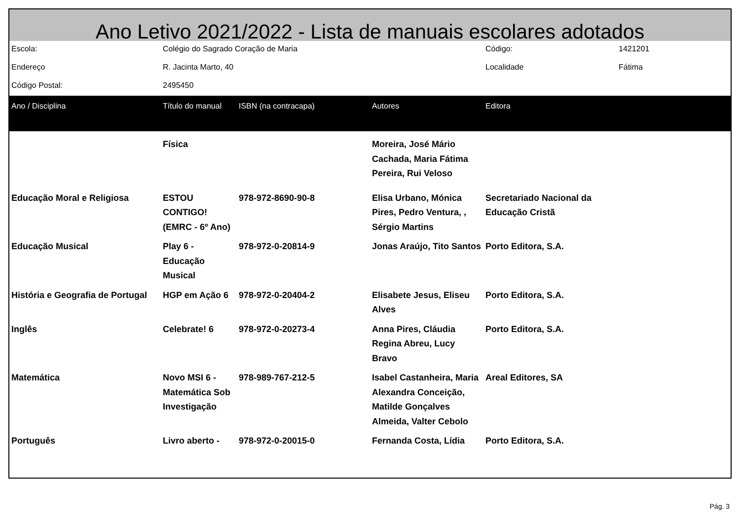Ano Letivo 2021/2022 - Lista de manuais escolares adotados
| Escola: | Colégio do Sagrado Coração de Maria | | | Código: | 1421201 |
| Endereço | R. Jacinta Marto, 40 | | | Localidade | Fátima |
| Código Postal: | 2495450 | | | | |
| Ano / Disciplina | Título do manual | ISBN (na contracapa) | Autores | Editora | |
| | Física | | Moreira, José Mário Cachada, Maria Fátima Pereira, Rui Veloso | | |
| Educação Moral e Religiosa | ESTOU CONTIGO! (EMRC - 6º Ano) | 978-972-8690-90-8 | Elisa Urbano, Mónica Pires, Pedro Ventura, , Sérgio Martins | Secretariado Nacional da Educação Cristã | |
| Educação Musical | Play 6 - Educação Musical | 978-972-0-20814-9 | Jonas Araújo, Tito Santos | Porto Editora, S.A. | |
| História e Geografia de Portugal | HGP em Ação 6 | 978-972-0-20404-2 | Elisabete Jesus, Eliseu Alves | Porto Editora, S.A. | |
| Inglês | Celebrate! 6 | 978-972-0-20273-4 | Anna Pires, Cláudia Regina Abreu, Lucy Bravo | Porto Editora, S.A. | |
| Matemática | Novo MSI 6 - Matemática Sob Investigação | 978-989-767-212-5 | Isabel Castanheira, Maria Alexandra Conceição, Matilde Gonçalves Almeida, Valter Cebolo | Areal Editores, SA | |
| Português | Livro aberto - | 978-972-0-20015-0 | Fernanda Costa, Lídia | Porto Editora, S.A. | |
Pág. 3